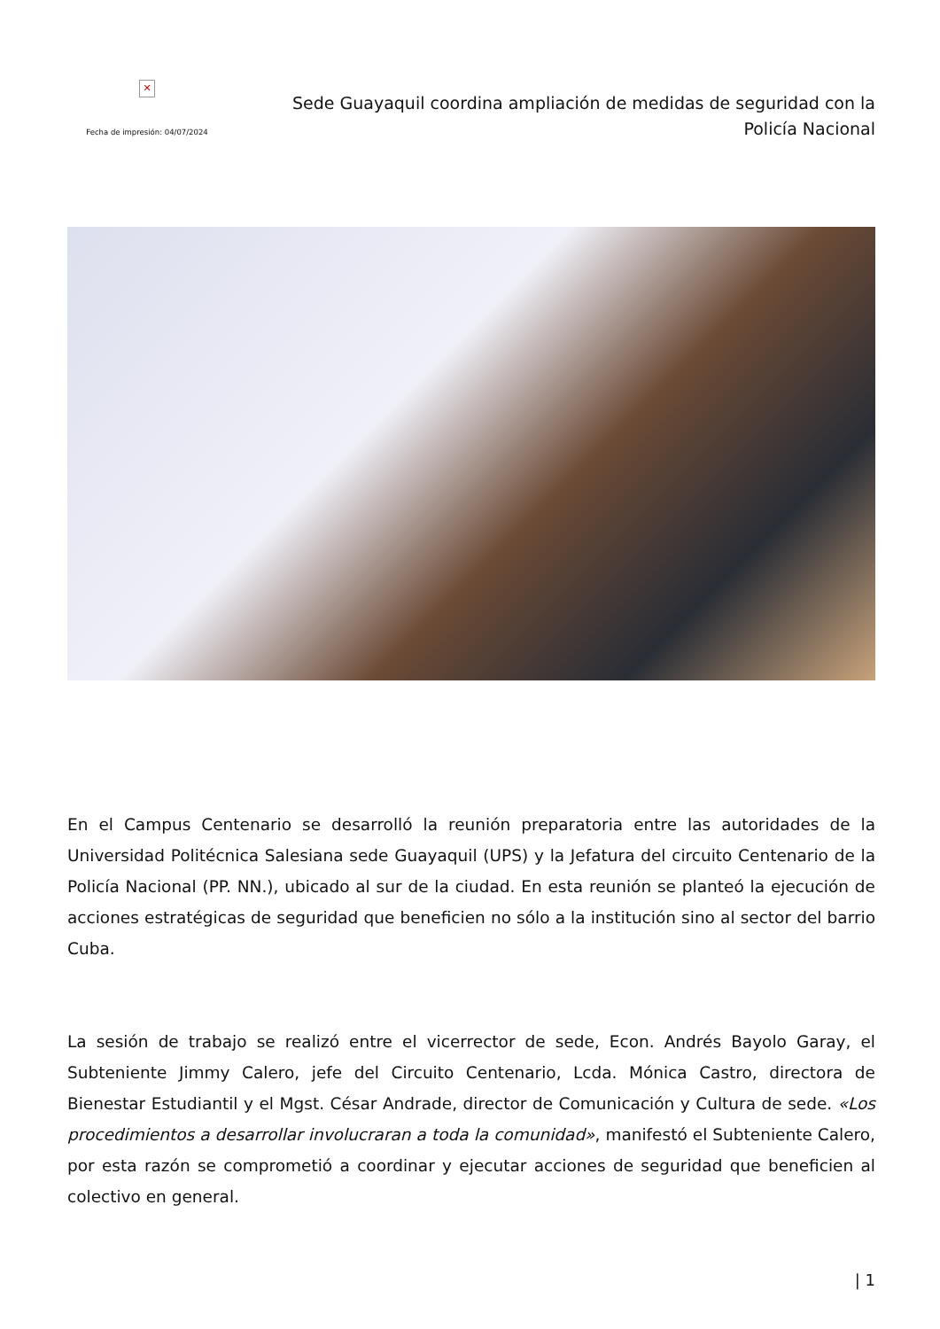✕
Fecha de impresión: 04/07/2024
Sede Guayaquil coordina ampliación de medidas de seguridad con la Policía Nacional
En el Campus Centenario se desarrolló la reunión preparatoria entre las autoridades de la Universidad Politécnica Salesiana sede Guayaquil (UPS) y la Jefatura del circuito Centenario de la Policía Nacional (PP. NN.), ubicado al sur de la ciudad. En esta reunión se planteó la ejecución de acciones estratégicas de seguridad que beneficien no sólo a la institución sino al sector del barrio Cuba.
La sesión de trabajo se realizó entre el vicerrector de sede, Econ. Andrés Bayolo Garay, el Subteniente Jimmy Calero, jefe del Circuito Centenario, Lcda. Mónica Castro, directora de Bienestar Estudiantil y el Mgst. César Andrade, director de Comunicación y Cultura de sede. «Los procedimientos a desarrollar involucraran a toda la comunidad», manifestó el Subteniente Calero, por esta razón se comprometió a coordinar y ejecutar acciones de seguridad que beneficien al colectivo en general.
| 1